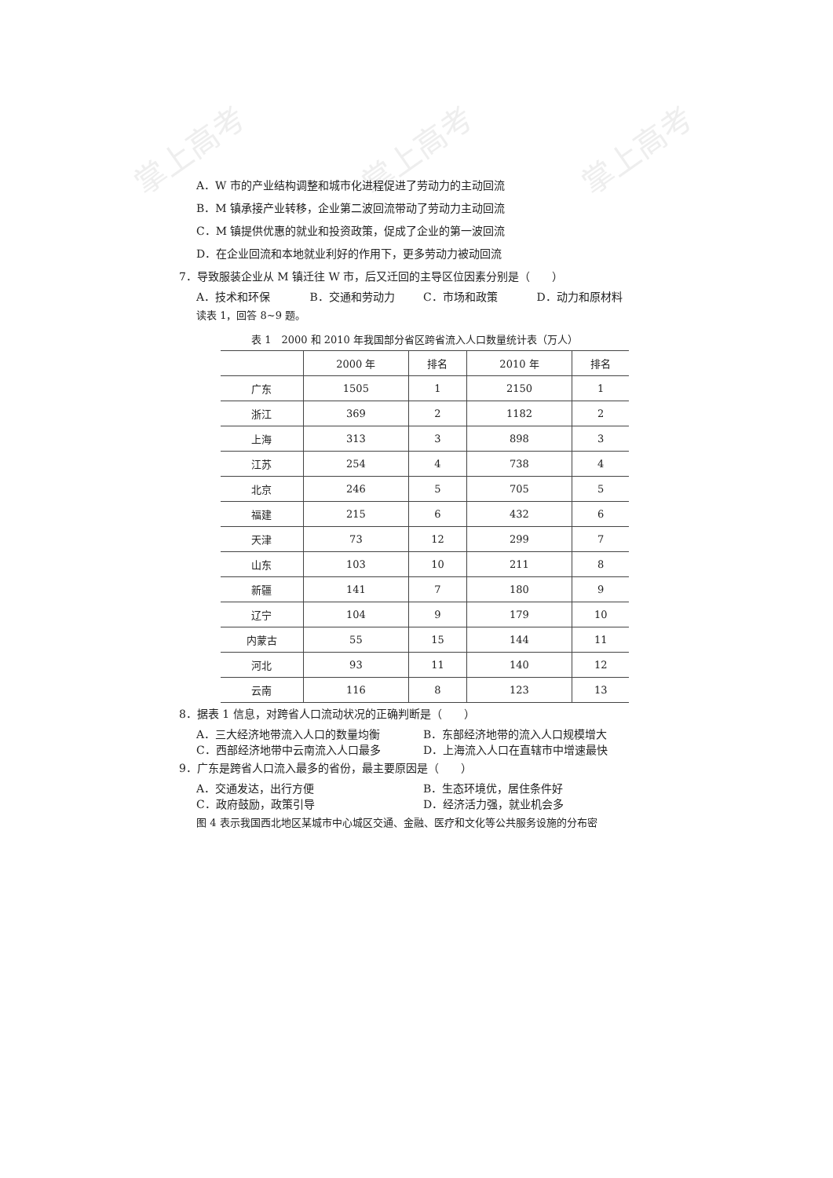掌上高考 掌上高考 掌上高考
A．W 市的产业结构调整和城市化进程促进了劳动力的主动回流
B．M 镇承接产业转移，企业第二波回流带动了劳动力主动回流
C．M 镇提供优惠的就业和投资政策，促成了企业的第一波回流
D．在企业回流和本地就业利好的作用下，更多劳动力被动回流
7．导致服装企业从 M 镇迁往 W 市，后又迁回的主导区位因素分别是（　　）
A．技术和环保 B．交通和劳动力 C．市场和政策 D．动力和原材料
读表 1，回答 8~9 题。
表 1　2000 和 2010 年我国部分省区跨省流入人口数量统计表（万人）
| | 2000 年 | 排名 | 2010 年 | 排名 |
| --- | --- | --- | --- | --- |
| 广东 | 1505 | 1 | 2150 | 1 |
| 浙江 | 369 | 2 | 1182 | 2 |
| 上海 | 313 | 3 | 898 | 3 |
| 江苏 | 254 | 4 | 738 | 4 |
| 北京 | 246 | 5 | 705 | 5 |
| 福建 | 215 | 6 | 432 | 6 |
| 天津 | 73 | 12 | 299 | 7 |
| 山东 | 103 | 10 | 211 | 8 |
| 新疆 | 141 | 7 | 180 | 9 |
| 辽宁 | 104 | 9 | 179 | 10 |
| 内蒙古 | 55 | 15 | 144 | 11 |
| 河北 | 93 | 11 | 140 | 12 |
| 云南 | 116 | 8 | 123 | 13 |
8．据表 1 信息，对跨省人口流动状况的正确判断是（　　）
A．三大经济地带流入人口的数量均衡 B．东部经济地带的流入人口规模增大
C．西部经济地带中云南流入人口最多 D．上海流入人口在直辖市中增速最快
9．广东是跨省人口流入最多的省份，最主要原因是（　　）
A．交通发达，出行方便 B．生态环境优，居住条件好
C．政府鼓励，政策引导 D．经济活力强，就业机会多
图 4 表示我国西北地区某城市中心城区交通、金融、医疗和文化等公共服务设施的分布密